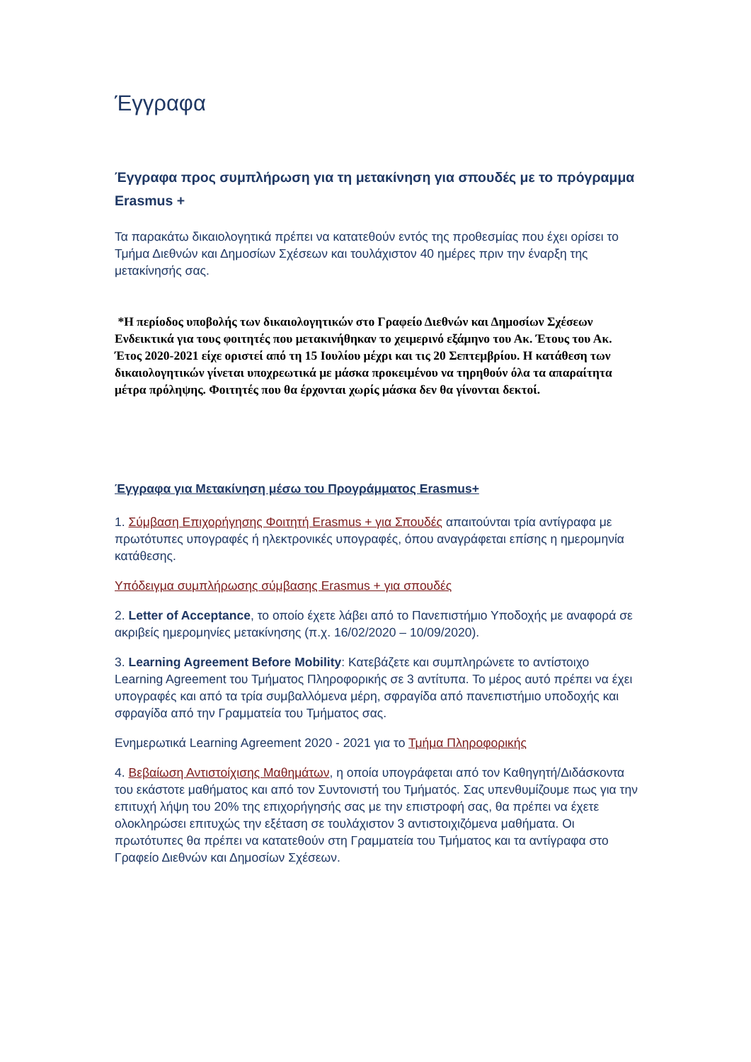Έγγραφα
Έγγραφα προς συμπλήρωση για τη μετακίνηση για σπουδές με το πρόγραμμα Erasmus +
Τα παρακάτω δικαιολογητικά πρέπει να κατατεθούν εντός της προθεσμίας που έχει ορίσει το Τμήμα Διεθνών και Δημοσίων Σχέσεων και τουλάχιστον 40 ημέρες πριν την έναρξη της μετακίνησής σας.
*Η περίοδος υποβολής των δικαιολογητικών στο Γραφείο Διεθνών και Δημοσίων Σχέσεων
Ενδεικτικά για τους φοιτητές που μετακινήθηκαν το χειμερινό εξάμηνο του Ακ. Έτους του Ακ. Έτος 2020-2021 είχε οριστεί από τη 15 Ιουλίου μέχρι και τις 20 Σεπτεμβρίου. Η κατάθεση των δικαιολογητικών γίνεται υποχρεωτικά με μάσκα προκειμένου να τηρηθούν όλα τα απαραίτητα μέτρα πρόληψης. Φοιτητές που θα έρχονται χωρίς μάσκα δεν θα γίνονται δεκτοί.
Έγγραφα για Μετακίνηση μέσω του Προγράμματος Erasmus+
1. Σύμβαση Επιχορήγησης Φοιτητή Erasmus + για Σπουδές απαιτούνται τρία αντίγραφα με πρωτότυπες υπογραφές ή ηλεκτρονικές υπογραφές, όπου αναγράφεται επίσης η ημερομηνία κατάθεσης.
Υπόδειγμα συμπλήρωσης σύμβασης Erasmus + για σπουδές
2. Letter of Acceptance, το οποίο έχετε λάβει από το Πανεπιστήμιο Υποδοχής με αναφορά σε ακριβείς ημερομηνίες μετακίνησης (π.χ. 16/02/2020 – 10/09/2020).
3. Learning Agreement Before Mobility: Κατεβάζετε και συμπληρώνετε το αντίστοιχο Learning Agreement του Τμήματος Πληροφορικής σε 3 αντίτυπα. Το μέρος αυτό πρέπει να έχει υπογραφές και από τα τρία συμβαλλόμενα μέρη, σφραγίδα από πανεπιστήμιο υποδοχής και σφραγίδα από την Γραμματεία του Τμήματος σας.
Ενημερωτικά Learning Agreement 2020 - 2021 για το Τμήμα Πληροφορικής
4. Βεβαίωση Αντιστοίχισης Μαθημάτων, η οποία υπογράφεται από τον Καθηγητή/Διδάσκοντα του εκάστοτε μαθήματος και από τον Συντονιστή του Τμήματός. Σας υπενθυμίζουμε πως για την επιτυχή λήψη του 20% της επιχορήγησής σας με την επιστροφή σας, θα πρέπει να έχετε ολοκληρώσει επιτυχώς την εξέταση σε τουλάχιστον 3 αντιστοιχιζόμενα μαθήματα. Οι πρωτότυπες θα πρέπει να κατατεθούν στη Γραμματεία του Τμήματος και τα αντίγραφα στο Γραφείο Διεθνών και Δημοσίων Σχέσεων.